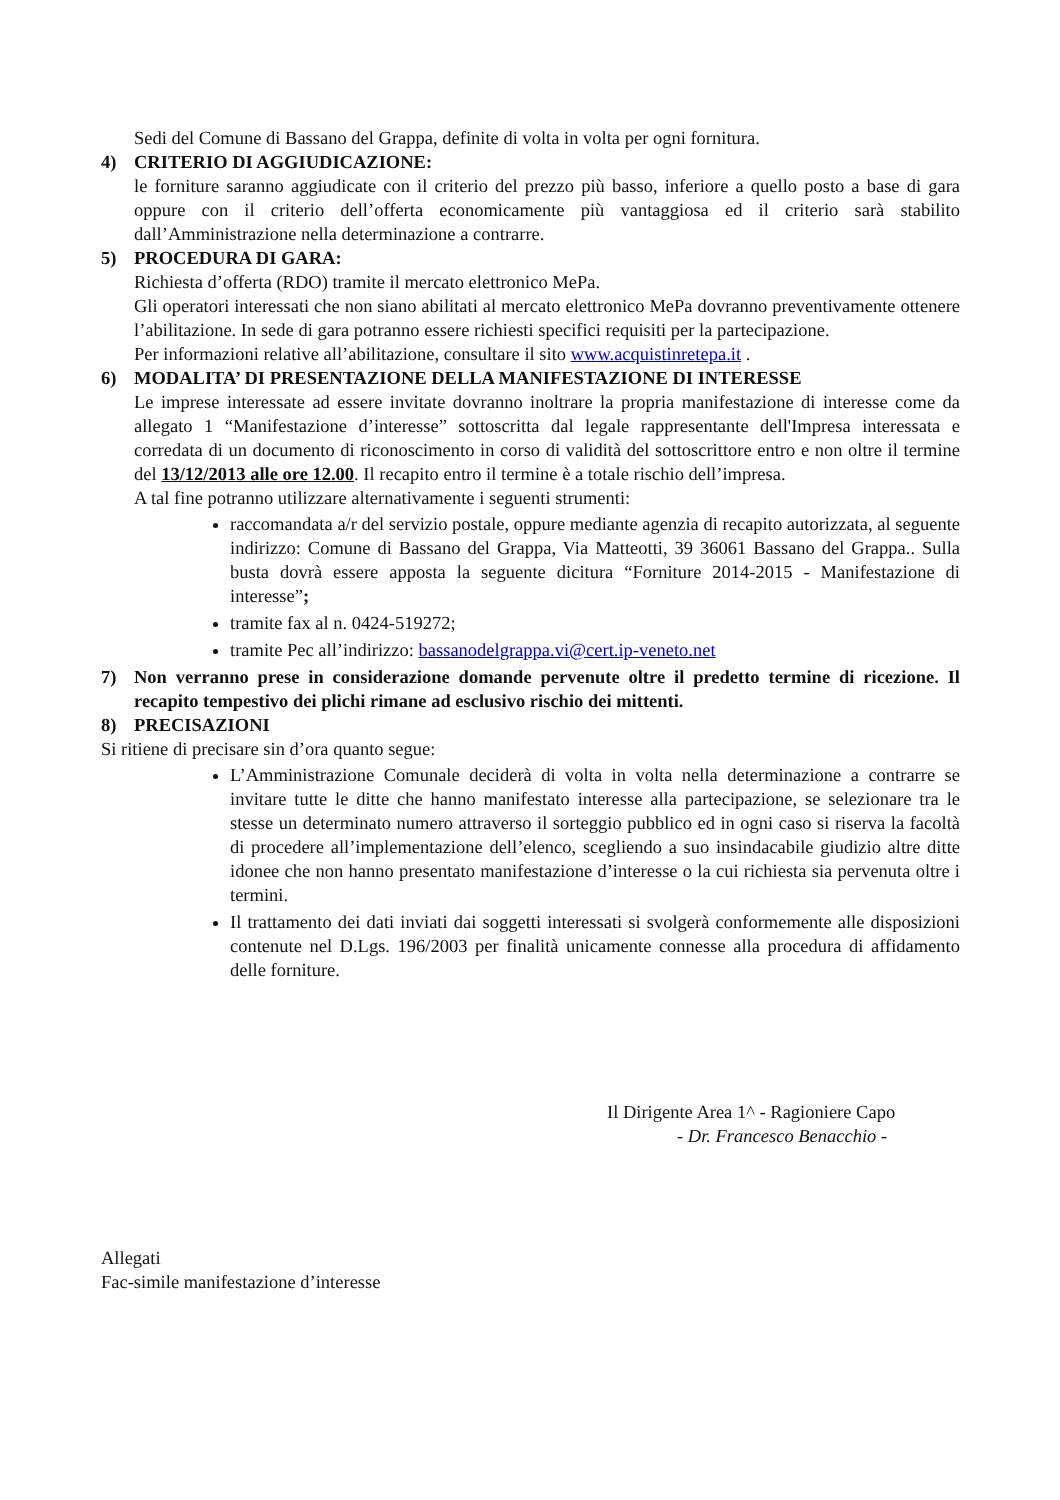Sedi del Comune di Bassano del Grappa, definite di volta in volta per ogni fornitura.
4) CRITERIO DI AGGIUDICAZIONE:
le forniture saranno aggiudicate con il criterio del prezzo più basso, inferiore a quello posto a base di gara oppure con il criterio dell’offerta economicamente più vantaggiosa ed il criterio sarà stabilito dall’Amministrazione nella determinazione a contrarre.
5) PROCEDURA DI GARA:
Richiesta d’offerta (RDO) tramite il mercato elettronico MePa.
Gli operatori interessati che non siano abilitati al mercato elettronico MePa dovranno preventivamente ottenere l’abilitazione. In sede di gara potranno essere richiesti specifici requisiti per la partecipazione.
Per informazioni relative all’abilitazione, consultare il sito www.acquistinretepa.it .
6) MODALITA’ DI PRESENTAZIONE DELLA MANIFESTAZIONE DI INTERESSE
Le imprese interessate ad essere invitate dovranno inoltrare la propria manifestazione di interesse come da allegato 1 “Manifestazione d’interesse” sottoscritta dal legale rappresentante dell'Impresa interessata e corredata di un documento di riconoscimento in corso di validità del sottoscrittore entro e non oltre il termine del 13/12/2013 alle ore 12.00. Il recapito entro il termine è a totale rischio dell’impresa.
A tal fine potranno utilizzare alternativamente i seguenti strumenti:
raccomandata a/r del servizio postale, oppure mediante agenzia di recapito autorizzata, al seguente indirizzo: Comune di Bassano del Grappa, Via Matteotti, 39 36061 Bassano del Grappa.. Sulla busta dovrà essere apposta la seguente dicitura “Forniture 2014-2015 - Manifestazione di interesse”;
tramite fax al n. 0424-519272;
tramite Pec all’indirizzo: bassanodelgrappa.vi@cert.ip-veneto.net
7) Non verranno prese in considerazione domande pervenute oltre il predetto termine di ricezione. Il recapito tempestivo dei plichi rimane ad esclusivo rischio dei mittenti.
8) PRECISAZIONI
Si ritiene di precisare sin d’ora quanto segue:
L’Amministrazione Comunale deciderà di volta in volta nella determinazione a contrarre se invitare tutte le ditte che hanno manifestato interesse alla partecipazione, se selezionare tra le stesse un determinato numero attraverso il sorteggio pubblico ed in ogni caso si riserva la facoltà di procedere all’implementazione dell’elenco, scegliendo a suo insindacabile giudizio altre ditte idonee che non hanno presentato manifestazione d’interesse o la cui richiesta sia pervenuta oltre i termini.
Il trattamento dei dati inviati dai soggetti interessati si svolgerà conformemente alle disposizioni contenute nel D.Lgs. 196/2003 per finalità unicamente connesse alla procedura di affidamento delle forniture.
Il Dirigente Area 1^ - Ragioniere Capo
- Dr. Francesco Benacchio -
Allegati
Fac-simile manifestazione d’interesse